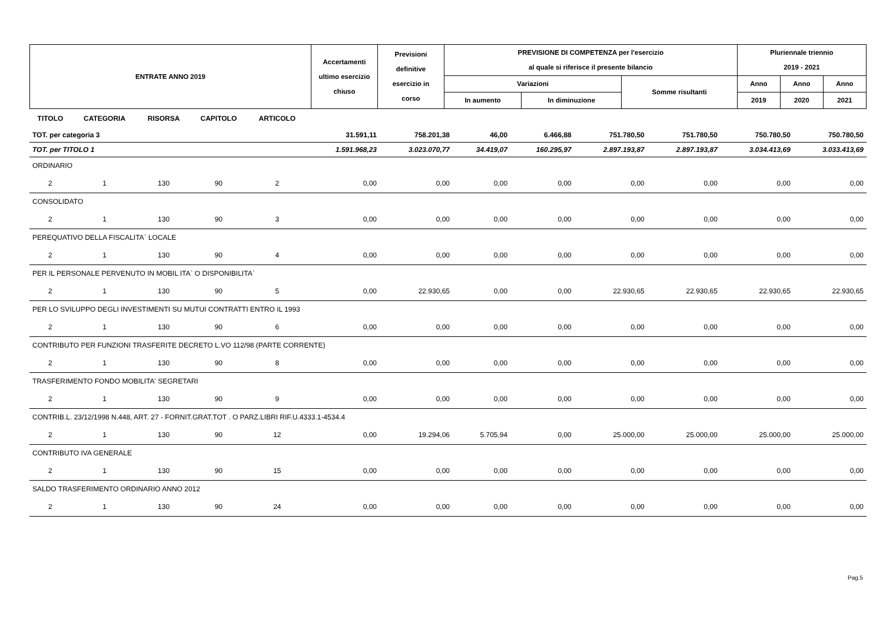| ENTRATE ANNO 2019 | Accertamenti ultimo esercizio chiuso | Previsioni definitive esercizio in corso | PREVISIONE DI COMPETENZA per l'esercizio al quale si riferisce il presente bilancio | | | Pluriennale triennio 2019 - 2021 | | |
| | | | Variazioni | | Somme risultanti | Anno | Anno | Anno |
| | | | In aumento | In diminuzione | | 2019 | 2020 | 2021 |
| TITOLO | CATEGORIA | RISORSA | CAPITOLO | ARTICOLO | | | | | | | | |
| --- | --- | --- | --- | --- | --- | --- | --- | --- | --- | --- | --- | --- |
| TOT. per categoria 3 | | | | | 31.591,11 | 758.201,38 | 46,00 | 6.466,88 | 751.780,50 | 751.780,50 | 750.780,50 | 750.780,50 |
| TOT. per TITOLO 1 | | | | | 1.591.968,23 | 3.023.070,77 | 34.419,07 | 160.295,97 | 2.897.193,87 | 2.897.193,87 | 3.034.413,69 | 3.033.413,69 |
| ORDINARIO | | | | | | | | | | | | |
| 2 | 1 | 130 | 90 | 2 | 0,00 | 0,00 | 0,00 | 0,00 | 0,00 | 0,00 | 0,00 | 0,00 |
| CONSOLIDATO | | | | | | | | | | | | |
| 2 | 1 | 130 | 90 | 3 | 0,00 | 0,00 | 0,00 | 0,00 | 0,00 | 0,00 | 0,00 | 0,00 |
| PEREQUATIVO DELLA FISCALITA` LOCALE | | | | | | | | | | | | |
| 2 | 1 | 130 | 90 | 4 | 0,00 | 0,00 | 0,00 | 0,00 | 0,00 | 0,00 | 0,00 | 0,00 |
| PER IL PERSONALE PERVENUTO IN MOBIL ITA` O DISPONIBILITA` | | | | | | | | | | | | |
| 2 | 1 | 130 | 90 | 5 | 0,00 | 22.930,65 | 0,00 | 0,00 | 22.930,65 | 22.930,65 | 22.930,65 | 22.930,65 |
| PER LO SVILUPPO DEGLI INVESTIMENTI SU MUTUI CONTRATTI ENTRO IL 1993 | | | | | | | | | | | | |
| 2 | 1 | 130 | 90 | 6 | 0,00 | 0,00 | 0,00 | 0,00 | 0,00 | 0,00 | 0,00 | 0,00 |
| CONTRIBUTO PER FUNZIONI TRASFERITE DECRETO L.VO 112/98 (PARTE CORRENTE) | | | | | | | | | | | | |
| 2 | 1 | 130 | 90 | 8 | 0,00 | 0,00 | 0,00 | 0,00 | 0,00 | 0,00 | 0,00 | 0,00 |
| TRASFERIMENTO FONDO MOBILITA' SEGRETARI | | | | | | | | | | | | |
| 2 | 1 | 130 | 90 | 9 | 0,00 | 0,00 | 0,00 | 0,00 | 0,00 | 0,00 | 0,00 | 0,00 |
| CONTRIB.L. 23/12/1998 N.448, ART. 27 - FORNIT.GRAT.TOT . O PARZ.LIBRI RIF.U.4333.1-4534.4 | | | | | | | | | | | | |
| 2 | 1 | 130 | 90 | 12 | 0,00 | 19.294,06 | 5.705,94 | 0,00 | 25.000,00 | 25.000,00 | 25.000,00 | 25.000,00 |
| CONTRIBUTO IVA GENERALE | | | | | | | | | | | | |
| 2 | 1 | 130 | 90 | 15 | 0,00 | 0,00 | 0,00 | 0,00 | 0,00 | 0,00 | 0,00 | 0,00 |
| SALDO TRASFERIMENTO ORDINARIO ANNO 2012 | | | | | | | | | | | | |
| 2 | 1 | 130 | 90 | 24 | 0,00 | 0,00 | 0,00 | 0,00 | 0,00 | 0,00 | 0,00 | 0,00 |
Pag.5